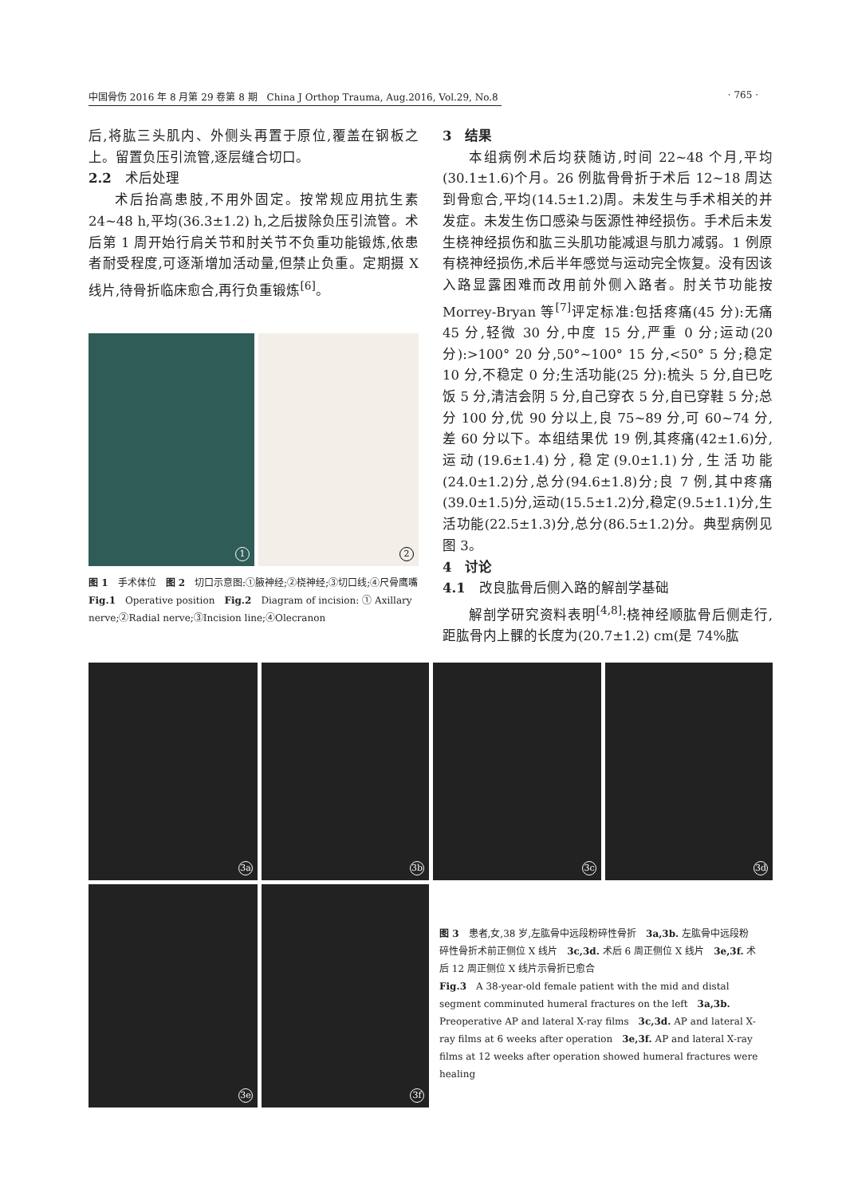中国骨伤 2016 年 8 月第 29 卷第 8 期　China J Orthop Trauma, Aug.2016, Vol.29, No.8 · 765 ·
后,将肱三头肌内、外侧头再置于原位,覆盖在钢板之上。留置负压引流管,逐层缝合切口。
2.2　术后处理
术后抬高患肢,不用外固定。按常规应用抗生素 24~48 h,平均(36.3±1.2) h,之后拔除负压引流管。术后第 1 周开始行肩关节和肘关节不负重功能锻炼,依患者耐受程度,可逐渐增加活动量,但禁止负重。定期摄 X 线片,待骨折临床愈合,再行负重锻炼<sup>[6]</sup>。
1
2
图 1　手术体位　图 2　切口示意图:①腋神经;②桡神经;③切口线;④尺骨鹰嘴
Fig.1　Operative position　Fig.2　Diagram of incision: ① Axillary nerve;②Radial nerve;③Incision line;④Olecranon
3　结果
本组病例术后均获随访,时间 22~48 个月,平均(30.1±1.6)个月。26 例肱骨骨折于术后 12~18 周达到骨愈合,平均(14.5±1.2)周。未发生与手术相关的并发症。未发生伤口感染与医源性神经损伤。手术后未发生桡神经损伤和肱三头肌功能减退与肌力减弱。1 例原有桡神经损伤,术后半年感觉与运动完全恢复。没有因该入路显露困难而改用前外侧入路者。肘关节功能按 Morrey-Bryan 等<sup>[7]</sup>评定标准:包括疼痛(45 分):无痛 45 分,轻微 30 分,中度 15 分,严重 0 分;运动(20 分):>100° 20 分,50°~100° 15 分,<50° 5 分;稳定 10 分,不稳定 0 分;生活功能(25 分):梳头 5 分,自已吃饭 5 分,清洁会阴 5 分,自己穿衣 5 分,自已穿鞋 5 分;总分 100 分,优 90 分以上,良 75~89 分,可 60~74 分,差 60 分以下。本组结果优 19 例,其疼痛(42±1.6)分,运动(19.6±1.4)分,稳定(9.0±1.1)分,生活功能(24.0±1.2)分,总分(94.6±1.8)分;良 7 例,其中疼痛(39.0±1.5)分,运动(15.5±1.2)分,稳定(9.5±1.1)分,生活功能(22.5±1.3)分,总分(86.5±1.2)分。典型病例见图 3。
4　讨论
4.1　改良肱骨后侧入路的解剖学基础
解剖学研究资料表明<sup>[4,8]</sup>:桡神经顺肱骨后侧走行,距肱骨内上髁的长度为(20.7±1.2) cm(是 74%肱
3a 3b 3c 3d
3e 3f
图 3　患者,女,38 岁,左肱骨中远段粉碎性骨折　3a,3b. 左肱骨中远段粉碎性骨折术前正侧位 X 线片　3c,3d. 术后 6 周正侧位 X 线片　3e,3f. 术后 12 周正侧位 X 线片示骨折已愈合
Fig.3　A 38-year-old female patient with the mid and distal segment comminuted humeral fractures on the left　3a,3b. Preoperative AP and lateral X-ray films　3c,3d. AP and lateral X-ray films at 6 weeks after operation　3e,3f. AP and lateral X-ray films at 12 weeks after operation showed humeral fractures were healing